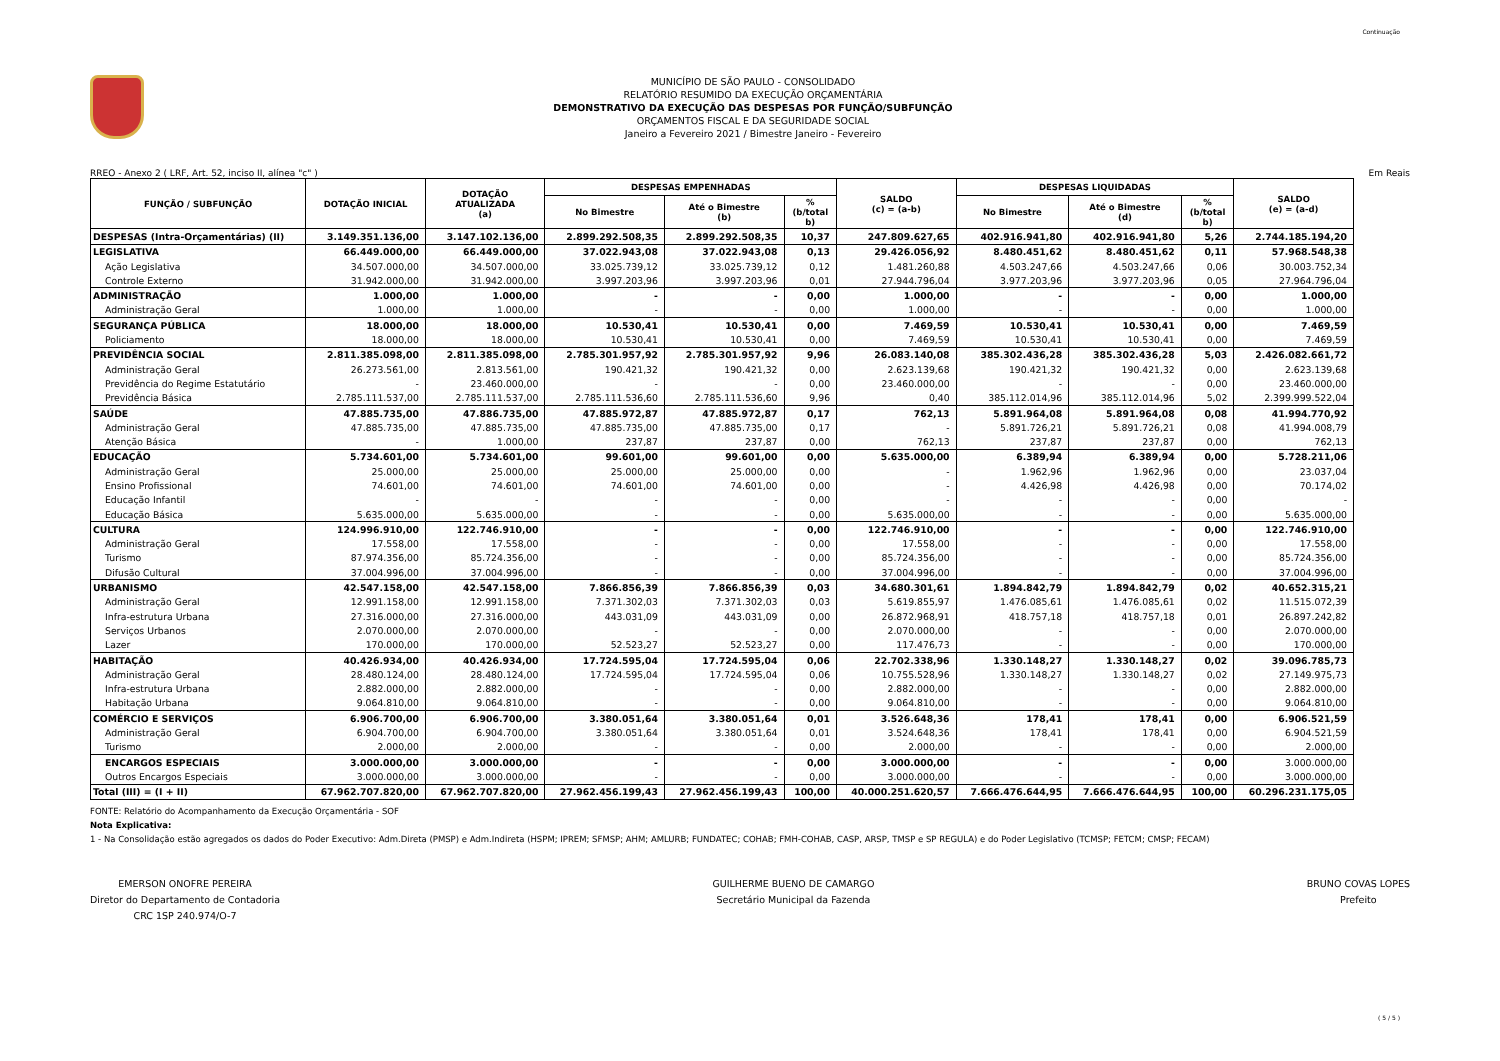Continuação
MUNICÍPIO DE SÃO PAULO - CONSOLIDADO
RELATÓRIO RESUMIDO DA EXECUÇÃO ORÇAMENTÁRIA
DEMONSTRATIVO DA EXECUÇÃO DAS DESPESAS POR FUNÇÃO/SUBFUNÇÃO
ORÇAMENTOS FISCAL E DA SEGURIDADE SOCIAL
Janeiro a Fevereiro 2021 / Bimestre Janeiro - Fevereiro
RREO - Anexo 2 ( LRF, Art. 52, inciso II, alínea "c" ) Em Reais
| FUNÇÃO / SUBFUNÇÃO | DOTAÇÃO INICIAL | DOTAÇÃO ATUALIZADA (a) | DESPESAS EMPENHADAS | | | SALDO (c) = (a-b) | DESPESAS LIQUIDADAS | | | SALDO (e) = (a-d) |
| --- | --- | --- | --- | --- | --- | --- | --- | --- | --- | --- |
| | | | No Bimestre | Até o Bimestre (b) | % (b/total b) | | No Bimestre | Até o Bimestre (d) | % (b/total b) | |
| DESPESAS (Intra-Orçamentárias) (II) | 3.149.351.136,00 | 3.147.102.136,00 | 2.899.292.508,35 | 2.899.292.508,35 | 10,37 | 247.809.627,65 | 402.916.941,80 | 402.916.941,80 | 5,26 | 2.744.185.194,20 |
| LEGISLATIVA | 66.449.000,00 | 66.449.000,00 | 37.022.943,08 | 37.022.943,08 | 0,13 | 29.426.056,92 | 8.480.451,62 | 8.480.451,62 | 0,11 | 57.968.548,38 |
| Ação Legislativa | 34.507.000,00 | 34.507.000,00 | 33.025.739,12 | 33.025.739,12 | 0,12 | 1.481.260,88 | 4.503.247,66 | 4.503.247,66 | 0,06 | 30.003.752,34 |
| Controle Externo | 31.942.000,00 | 31.942.000,00 | 3.997.203,96 | 3.997.203,96 | 0,01 | 27.944.796,04 | 3.977.203,96 | 3.977.203,96 | 0,05 | 27.964.796,04 |
| ADMINISTRAÇÃO | 1.000,00 | 1.000,00 | - | - | 0,00 | 1.000,00 | - | - | 0,00 | 1.000,00 |
| Administração Geral | 1.000,00 | 1.000,00 | - | - | 0,00 | 1.000,00 | - | - | 0,00 | 1.000,00 |
| SEGURANÇA PÚBLICA | 18.000,00 | 18.000,00 | 10.530,41 | 10.530,41 | 0,00 | 7.469,59 | 10.530,41 | 10.530,41 | 0,00 | 7.469,59 |
| Policiamento | 18.000,00 | 18.000,00 | 10.530,41 | 10.530,41 | 0,00 | 7.469,59 | 10.530,41 | 10.530,41 | 0,00 | 7.469,59 |
| PREVIDÊNCIA SOCIAL | 2.811.385.098,00 | 2.811.385.098,00 | 2.785.301.957,92 | 2.785.301.957,92 | 9,96 | 26.083.140,08 | 385.302.436,28 | 385.302.436,28 | 5,03 | 2.426.082.661,72 |
| Administração Geral | 26.273.561,00 | 2.813.561,00 | 190.421,32 | 190.421,32 | 0,00 | 2.623.139,68 | 190.421,32 | 190.421,32 | 0,00 | 2.623.139,68 |
| Previdência do Regime Estatutário | - | 23.460.000,00 | - | - | 0,00 | 23.460.000,00 | - | - | 0,00 | 23.460.000,00 |
| Previdência Básica | 2.785.111.537,00 | 2.785.111.537,00 | 2.785.111.536,60 | 2.785.111.536,60 | 9,96 | 0,40 | 385.112.014,96 | 385.112.014,96 | 5,02 | 2.399.999.522,04 |
| SAÚDE | 47.885.735,00 | 47.886.735,00 | 47.885.972,87 | 47.885.972,87 | 0,17 | 762,13 | 5.891.964,08 | 5.891.964,08 | 0,08 | 41.994.770,92 |
| Administração Geral | 47.885.735,00 | 47.885.735,00 | 47.885.735,00 | 47.885.735,00 | 0,17 | - | 5.891.726,21 | 5.891.726,21 | 0,08 | 41.994.008,79 |
| Atenção Básica | - | 1.000,00 | 237,87 | 237,87 | 0,00 | 762,13 | 237,87 | 237,87 | 0,00 | 762,13 |
| EDUCAÇÃO | 5.734.601,00 | 5.734.601,00 | 99.601,00 | 99.601,00 | 0,00 | 5.635.000,00 | 6.389,94 | 6.389,94 | 0,00 | 5.728.211,06 |
| Administração Geral | 25.000,00 | 25.000,00 | 25.000,00 | 25.000,00 | 0,00 | - | 1.962,96 | 1.962,96 | 0,00 | 23.037,04 |
| Ensino Profissional | 74.601,00 | 74.601,00 | 74.601,00 | 74.601,00 | 0,00 | - | 4.426,98 | 4.426,98 | 0,00 | 70.174,02 |
| Educação Infantil | - | - | - | - | 0,00 | - | - | - | 0,00 | - |
| Educação Básica | 5.635.000,00 | 5.635.000,00 | - | - | 0,00 | 5.635.000,00 | - | - | 0,00 | 5.635.000,00 |
| CULTURA | 124.996.910,00 | 122.746.910,00 | - | - | 0,00 | 122.746.910,00 | - | - | 0,00 | 122.746.910,00 |
| Administração Geral | 17.558,00 | 17.558,00 | - | - | 0,00 | 17.558,00 | - | - | 0,00 | 17.558,00 |
| Turismo | 87.974.356,00 | 85.724.356,00 | - | - | 0,00 | 85.724.356,00 | - | - | 0,00 | 85.724.356,00 |
| Difusão Cultural | 37.004.996,00 | 37.004.996,00 | - | - | 0,00 | 37.004.996,00 | - | - | 0,00 | 37.004.996,00 |
| URBANISMO | 42.547.158,00 | 42.547.158,00 | 7.866.856,39 | 7.866.856,39 | 0,03 | 34.680.301,61 | 1.894.842,79 | 1.894.842,79 | 0,02 | 40.652.315,21 |
| Administração Geral | 12.991.158,00 | 12.991.158,00 | 7.371.302,03 | 7.371.302,03 | 0,03 | 5.619.855,97 | 1.476.085,61 | 1.476.085,61 | 0,02 | 11.515.072,39 |
| Infra-estrutura Urbana | 27.316.000,00 | 27.316.000,00 | 443.031,09 | 443.031,09 | 0,00 | 26.872.968,91 | 418.757,18 | 418.757,18 | 0,01 | 26.897.242,82 |
| Serviços Urbanos | 2.070.000,00 | 2.070.000,00 | - | - | 0,00 | 2.070.000,00 | - | - | 0,00 | 2.070.000,00 |
| Lazer | 170.000,00 | 170.000,00 | 52.523,27 | 52.523,27 | 0,00 | 117.476,73 | - | - | 0,00 | 170.000,00 |
| HABITAÇÃO | 40.426.934,00 | 40.426.934,00 | 17.724.595,04 | 17.724.595,04 | 0,06 | 22.702.338,96 | 1.330.148,27 | 1.330.148,27 | 0,02 | 39.096.785,73 |
| Administração Geral | 28.480.124,00 | 28.480.124,00 | 17.724.595,04 | 17.724.595,04 | 0,06 | 10.755.528,96 | 1.330.148,27 | 1.330.148,27 | 0,02 | 27.149.975,73 |
| Infra-estrutura Urbana | 2.882.000,00 | 2.882.000,00 | - | - | 0,00 | 2.882.000,00 | - | - | 0,00 | 2.882.000,00 |
| Habitação Urbana | 9.064.810,00 | 9.064.810,00 | - | - | 0,00 | 9.064.810,00 | - | - | 0,00 | 9.064.810,00 |
| COMÉRCIO E SERVIÇOS | 6.906.700,00 | 6.906.700,00 | 3.380.051,64 | 3.380.051,64 | 0,01 | 3.526.648,36 | 178,41 | 178,41 | 0,00 | 6.906.521,59 |
| Administração Geral | 6.904.700,00 | 6.904.700,00 | 3.380.051,64 | 3.380.051,64 | 0,01 | 3.524.648,36 | 178,41 | 178,41 | 0,00 | 6.904.521,59 |
| Turismo | 2.000,00 | 2.000,00 | - | - | 0,00 | 2.000,00 | - | - | 0,00 | 2.000,00 |
| ENCARGOS ESPECIAIS | 3.000.000,00 | 3.000.000,00 | - | - | 0,00 | 3.000.000,00 | - | - | 0,00 | 3.000.000,00 |
| Outros Encargos Especiais | 3.000.000,00 | 3.000.000,00 | - | - | 0,00 | 3.000.000,00 | - | - | 0,00 | 3.000.000,00 |
| Total (III) = (I + II) | 67.962.707.820,00 | 67.962.707.820,00 | 27.962.456.199,43 | 27.962.456.199,43 | 100,00 | 40.000.251.620,57 | 7.666.476.644,95 | 7.666.476.644,95 | 100,00 | 60.296.231.175,05 |
FONTE: Relatório do Acompanhamento da Execução Orçamentária - SOF
Nota Explicativa:
1 - Na Consolidação estão agregados os dados do Poder Executivo: Adm.Direta (PMSP) e Adm.Indireta (HSPM; IPREM; SFMSP; AHM; AMLURB; FUNDATEC; COHAB; FMH-COHAB, CASP, ARSP, TMSP e SP REGULA) e do Poder Legislativo (TCMSP; FETCM; CMSP; FECAM)
EMERSON ONOFRE PEREIRA
Diretor do Departamento de Contadoria
CRC 1SP 240.974/O-7
GUILHERME BUENO DE CAMARGO
Secretário Municipal da Fazenda
BRUNO COVAS LOPES
Prefeito
( 5 / 5 )